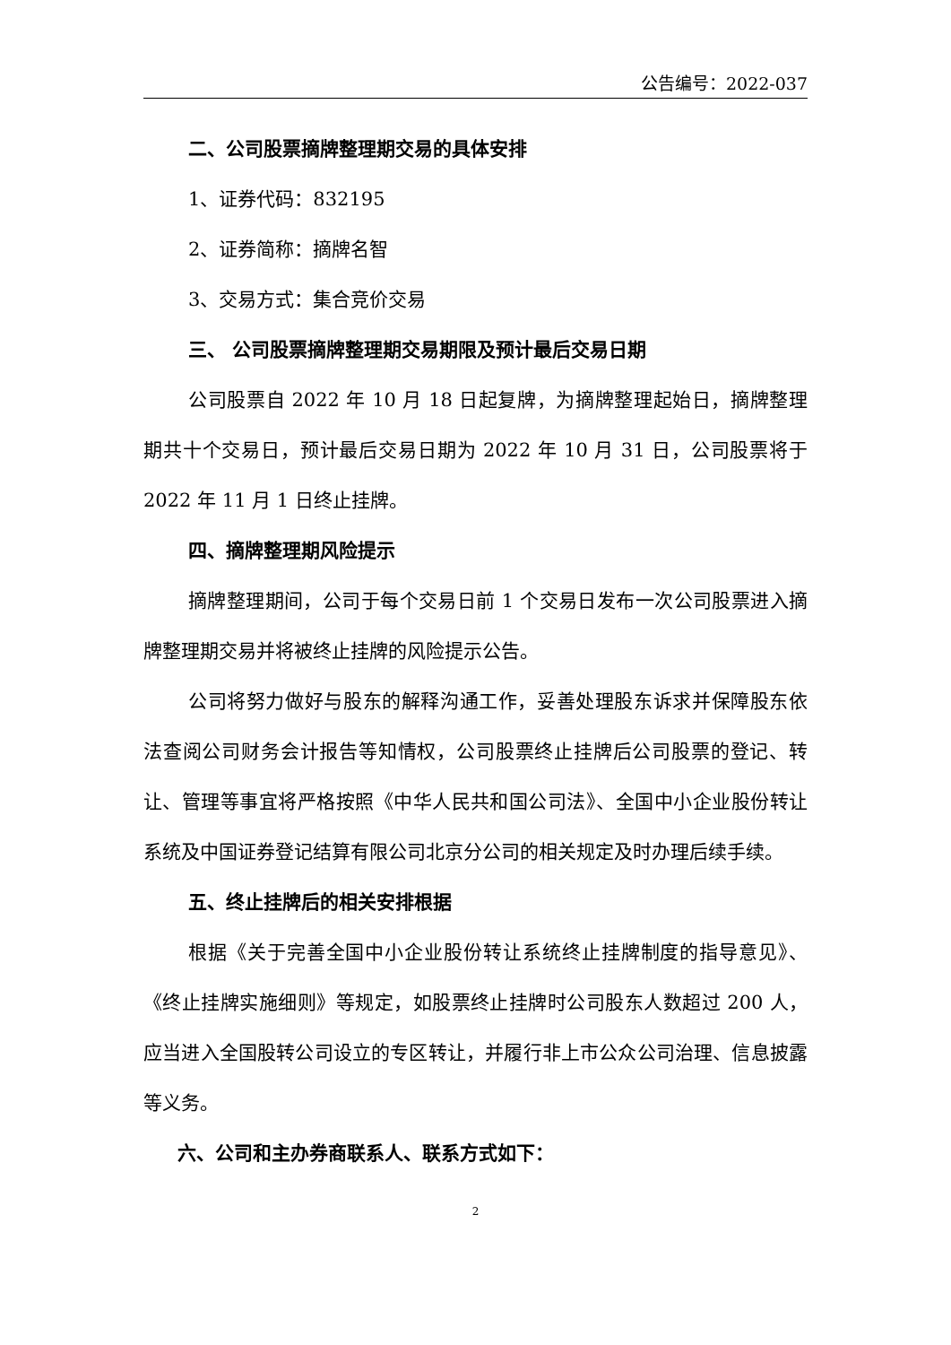公告编号：2022-037
二、公司股票摘牌整理期交易的具体安排
1、证券代码：832195
2、证券简称：摘牌名智
3、交易方式：集合竞价交易
三、 公司股票摘牌整理期交易期限及预计最后交易日期
公司股票自 2022 年 10 月 18 日起复牌，为摘牌整理起始日，摘牌整理期共十个交易日，预计最后交易日期为 2022 年 10 月 31 日，公司股票将于 2022 年 11 月 1 日终止挂牌。
四、摘牌整理期风险提示
摘牌整理期间，公司于每个交易日前 1 个交易日发布一次公司股票进入摘牌整理期交易并将被终止挂牌的风险提示公告。
公司将努力做好与股东的解释沟通工作，妥善处理股东诉求并保障股东依法查阅公司财务会计报告等知情权，公司股票终止挂牌后公司股票的登记、转让、管理等事宜将严格按照《中华人民共和国公司法》、全国中小企业股份转让系统及中国证券登记结算有限公司北京分公司的相关规定及时办理后续手续。
五、终止挂牌后的相关安排根据
根据《关于完善全国中小企业股份转让系统终止挂牌制度的指导意见》、《终止挂牌实施细则》等规定，如股票终止挂牌时公司股东人数超过 200 人，应当进入全国股转公司设立的专区转让，并履行非上市公众公司治理、信息披露等义务。
六、公司和主办券商联系人、联系方式如下：
2